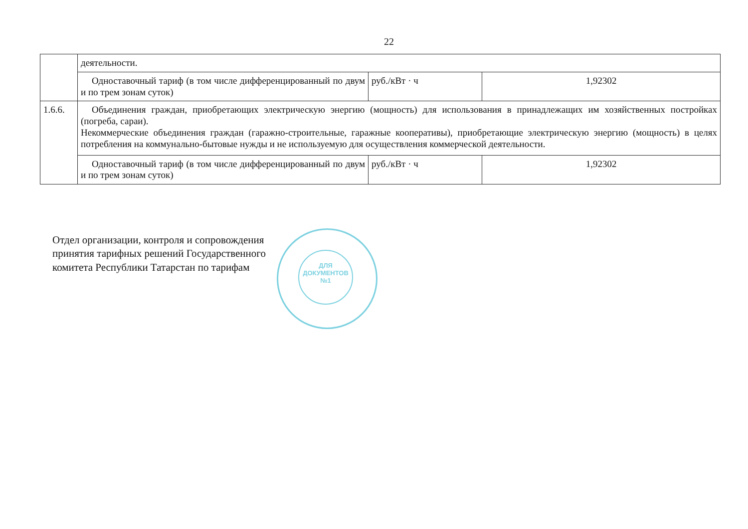22
| | деятельности. | | |
| | Одноставочный тариф (в том числе дифференцированный по двум и по трем зонам суток) | руб./кВт · ч | 1,92302 |
| 1.6.6. | Объединения граждан, приобретающих электрическую энергию (мощность) для использования в принадлежащих им хозяйственных постройках (погреба, сараи). Некоммерческие объединения граждан (гаражно-строительные, гаражные кооперативы), приобретающие электрическую энергию (мощность) в целях потребления на коммунально-бытовые нужды и не используемую для осуществления коммерческой деятельности. | | |
| | Одноставочный тариф (в том числе дифференцированный по двум и по трем зонам суток) | руб./кВт · ч | 1,92302 |
ДЛЯ
ДОКУМЕНТОВ
№1
Отдел организации, контроля и сопровождения
принятия тарифных решений Государственного
комитета Республики Татарстан по тарифам